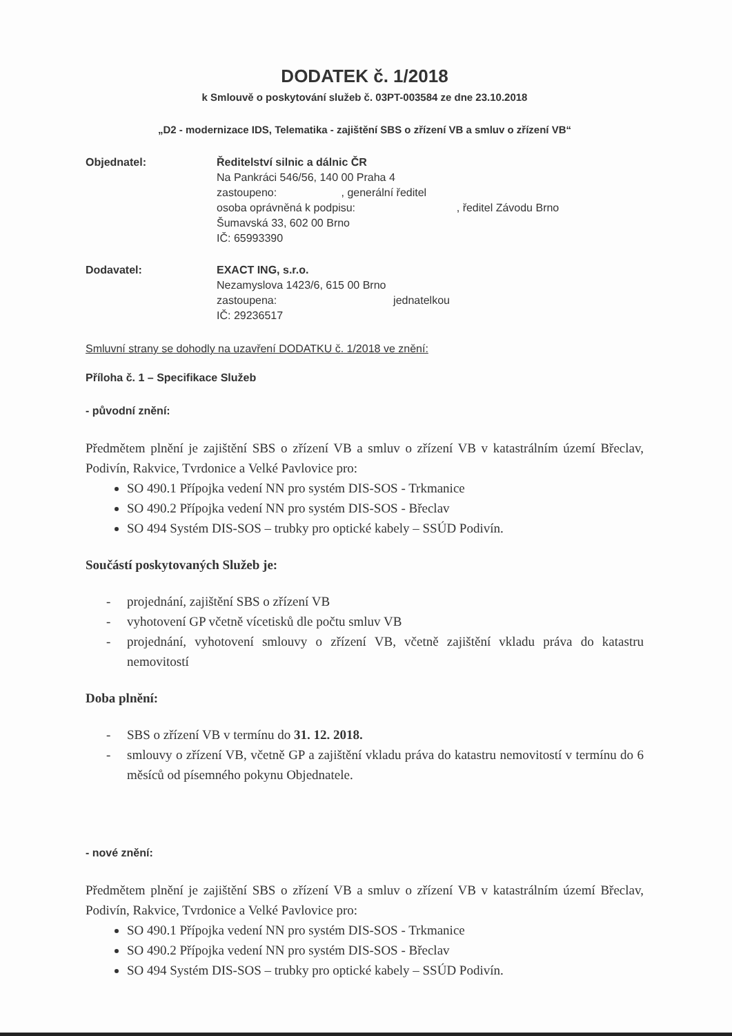DODATEK č. 1/2018
k Smlouvě o poskytování služeb č. 03PT-003584 ze dne 23.10.2018
„D2 - modernizace IDS, Telematika - zajištění SBS o zřízení VB a smluv o zřízení VB“
Objednatel: Ředitelství silnic a dálnic ČR
Na Pankráci 546/56, 140 00 Praha 4
zastoupeno: , generální ředitel
osoba oprávněná k podpisu: , ředitel Závodu Brno
Šumavská 33, 602 00 Brno
IČ: 65993390
Dodavatel: EXACT ING, s.r.o.
Nezamyslova 1423/6, 615 00 Brno
zastoupena: jednatelkou
IČ: 29236517
Smluvní strany se dohodly na uzavření DODATKU č. 1/2018 ve znění:
Příloha č. 1 – Specifikace Služeb
- původní znění:
Předmětem plnění je zajištění SBS o zřízení VB a smluv o zřízení VB v katastrálním území Břeclav, Podivín, Rakvice, Tvrdonice a Velké Pavlovice pro:
SO 490.1 Přípojka vedení NN pro systém DIS-SOS - Trkmanice
SO 490.2 Přípojka vedení NN pro systém DIS-SOS - Břeclav
SO 494 Systém DIS-SOS – trubky pro optické kabely – SSÚD Podivín.
Součástí poskytovaných Služeb je:
- projednání, zajištění SBS o zřízení VB
- vyhotovení GP včetně vícetisků dle počtu smluv VB
- projednání, vyhotovení smlouvy o zřízení VB, včetně zajištění vkladu práva do katastru nemovitostí
Doba plnění:
- SBS o zřízení VB v termínu do 31. 12. 2018.
- smlouvy o zřízení VB, včetně GP a zajištění vkladu práva do katastru nemovitostí v termínu do 6 měsíců od písemného pokynu Objednatele.
- nové znění:
Předmětem plnění je zajištění SBS o zřízení VB a smluv o zřízení VB v katastrálním území Břeclav, Podivín, Rakvice, Tvrdonice a Velké Pavlovice pro:
SO 490.1 Přípojka vedení NN pro systém DIS-SOS - Trkmanice
SO 490.2 Přípojka vedení NN pro systém DIS-SOS - Břeclav
SO 494 Systém DIS-SOS – trubky pro optické kabely – SSÚD Podivín.